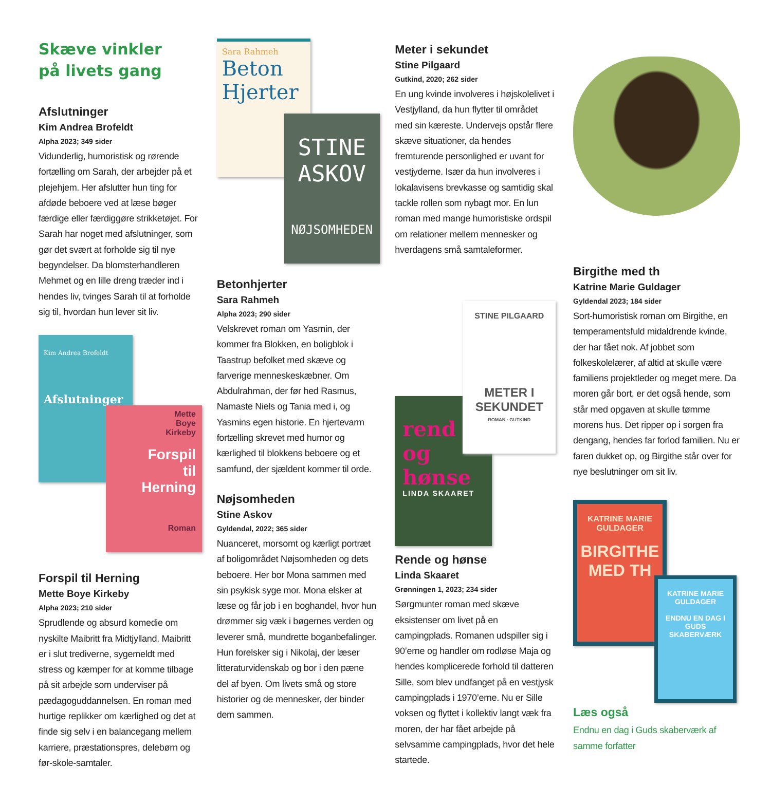Skæve vinkler
på livets gang
Afslutninger
Kim Andrea Brofeldt
Alpha 2023; 349 sider
Vidunderlig, humoristisk og rørende fortælling om Sarah, der arbejder på et plejehjem. Her afslutter hun ting for afdøde beboere ved at læse bøger færdige eller færdiggøre strikketøjet. For Sarah har noget med afslutninger, som gør det svært at forholde sig til nye begyndelser. Da blomsterhandleren Mehmet og en lille dreng træder ind i hendes liv, tvinges Sarah til at forholde sig til, hvordan hun lever sit liv.
Kim Andrea Brofeldt
Afslutninger
Mette
Boye
Kirkeby
Forspil
til
Herning
Roman
Forspil til Herning
Mette Boye Kirkeby
Alpha 2023; 210 sider
Sprudlende og absurd komedie om nyskilte Maibritt fra Midtjylland. Maibritt er i slut trediverne, sygemeldt med stress og kæmper for at komme tilbage på sit arbejde som underviser på pædagoguddannelsen. En roman med hurtige replikker om kærlighed og det at finde sig selv i en balancegang mellem karriere, præstationspres, delebørn og før-skole-samtaler.
Sara Rahmeh
Beton Hjerter
STINE
ASKOV
NØJSOMHEDEN
Betonhjerter
Sara Rahmeh
Alpha 2023; 290 sider
Velskrevet roman om Yasmin, der kommer fra Blokken, en boligblok i Taastrup befolket med skæve og farverige menneskeskæbner. Om Abdulrahman, der før hed Rasmus, Namaste Niels og Tania med i, og Yasmins egen historie. En hjertevarm fortælling skrevet med humor og kærlighed til blokkens beboere og et samfund, der sjældent kommer til orde.
Nøjsomheden
Stine Askov
Gyldendal, 2022; 365 sider
Nuanceret, morsomt og kærligt portræt af boligområdet Nøjsomheden og dets beboere. Her bor Mona sammen med sin psykisk syge mor. Mona elsker at læse og får job i en boghandel, hvor hun drømmer sig væk i bøgernes verden og leverer små, mundrette boganbefalinger. Hun forelsker sig i Nikolaj, der læser litteraturvidenskab og bor i den pæne del af byen. Om livets små og store historier og de mennesker, der binder dem sammen.
Meter i sekundet
Stine Pilgaard
Gutkind, 2020; 262 sider
En ung kvinde involveres i højskolelivet i Vestjylland, da hun flytter til området med sin kæreste. Undervejs opstår flere skæve situationer, da hendes fremturende personlighed er uvant for vestjyderne. Især da hun involveres i lokalavisens brevkasse og samtidig skal tackle rollen som nybagt mor. En lun roman med mange humoristiske ordspil om relationer mellem mennesker og hverdagens små samtaleformer.
rend
og
hønse
LINDA SKAARET
STINE PILGAARD
METER I
SEKUNDET
ROMAN · GUTKIND
Rende og hønse
Linda Skaaret
Grønningen 1, 2023; 234 sider
Sørgmunter roman med skæve eksistenser om livet på en campingplads. Romanen udspiller sig i 90’erne og handler om rodløse Maja og hendes komplicerede forhold til datteren Sille, som blev undfanget på en vestjysk campingplads i 1970’erne. Nu er Sille voksen og flyttet i kollektiv langt væk fra moren, der har fået arbejde på selvsamme campingplads, hvor det hele startede.
Birgithe med th
Katrine Marie Guldager
Gyldendal 2023; 184 sider
Sort-humoristisk roman om Birgithe, en temperamentsfuld midaldrende kvinde, der har fået nok. Af jobbet som folkeskolelærer, af altid at skulle være familiens projektleder og meget mere. Da moren går bort, er det også hende, som står med opgaven at skulle tømme morens hus. Det ripper op i sorgen fra dengang, hendes far forlod familien. Nu er faren dukket op, og Birgithe står over for nye beslutninger om sit liv.
KATRINE MARIE GULDAGER
BIRGITHE
MED TH
KATRINE MARIE GULDAGER
ENDNU EN DAG I GUDS SKABERVÆRK
Læs også
Endnu en dag i Guds skaberværk af samme forfatter